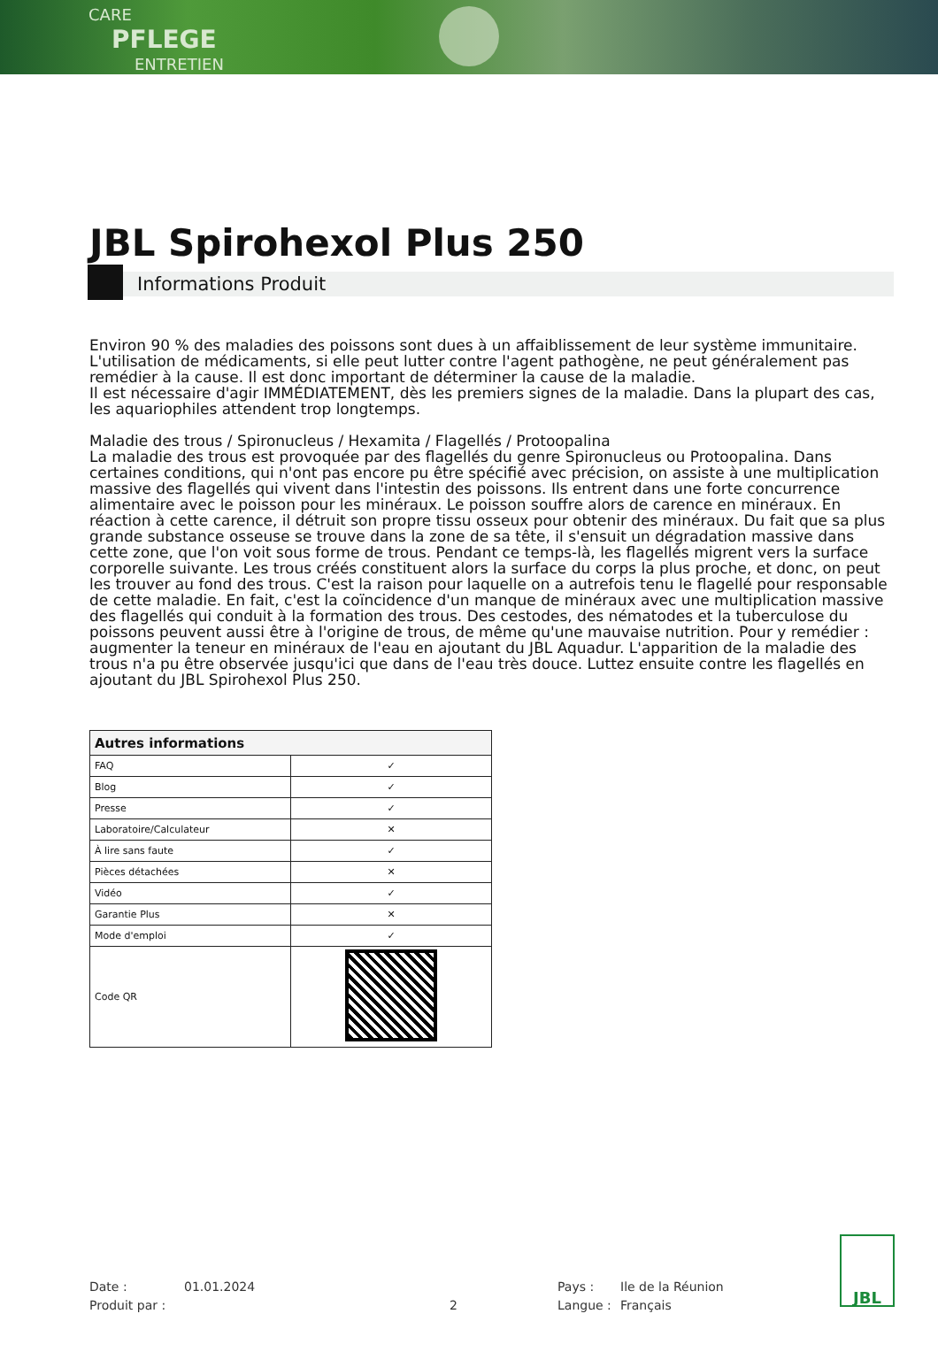CARE
PFLEGE
ENTRETIEN
JBL Spirohexol Plus 250
Informations Produit
Environ 90 % des maladies des poissons sont dues à un affaiblissement de leur système immunitaire. L'utilisation de médicaments, si elle peut lutter contre l'agent pathogène, ne peut généralement pas remédier à la cause. Il est donc important de déterminer la cause de la maladie.
Il est nécessaire d'agir IMMÉDIATEMENT, dès les premiers signes de la maladie. Dans la plupart des cas, les aquariophiles attendent trop longtemps.
Maladie des trous / Spironucleus / Hexamita / Flagellés / Protoopalina
La maladie des trous est provoquée par des flagellés du genre Spironucleus ou Protoopalina. Dans certaines conditions, qui n'ont pas encore pu être spécifié avec précision, on assiste à une multiplication massive des flagellés qui vivent dans l'intestin des poissons. Ils entrent dans une forte concurrence alimentaire avec le poisson pour les minéraux. Le poisson souffre alors de carence en minéraux. En réaction à cette carence, il détruit son propre tissu osseux pour obtenir des minéraux. Du fait que sa plus grande substance osseuse se trouve dans la zone de sa tête, il s'ensuit un dégradation massive dans cette zone, que l'on voit sous forme de trous. Pendant ce temps-là, les flagellés migrent vers la surface corporelle suivante. Les trous créés constituent alors la surface du corps la plus proche, et donc, on peut les trouver au fond des trous. C'est la raison pour laquelle on a autrefois tenu le flagellé pour responsable de cette maladie. En fait, c'est la coïncidence d'un manque de minéraux avec une multiplication massive des flagellés qui conduit à la formation des trous. Des cestodes, des nématodes et la tuberculose du poissons peuvent aussi être à l'origine de trous, de même qu'une mauvaise nutrition. Pour y remédier : augmenter la teneur en minéraux de l'eau en ajoutant du JBL Aquadur. L'apparition de la maladie des trous n'a pu être observée jusqu'ici que dans de l'eau très douce. Luttez ensuite contre les flagellés en ajoutant du JBL Spirohexol Plus 250.
| Autres informations | |
| --- | --- |
| FAQ | ✓ |
| Blog | ✓ |
| Presse | ✓ |
| Laboratoire/Calculateur | ✕ |
| À lire sans faute | ✓ |
| Pièces détachées | ✕ |
| Vidéo | ✓ |
| Garantie Plus | ✕ |
| Mode d'emploi | ✓ |
| Code QR | |
Date :
Produit par :
01.01.2024
2
Pays :
Langue :
Ile de la Réunion
Français
JBL